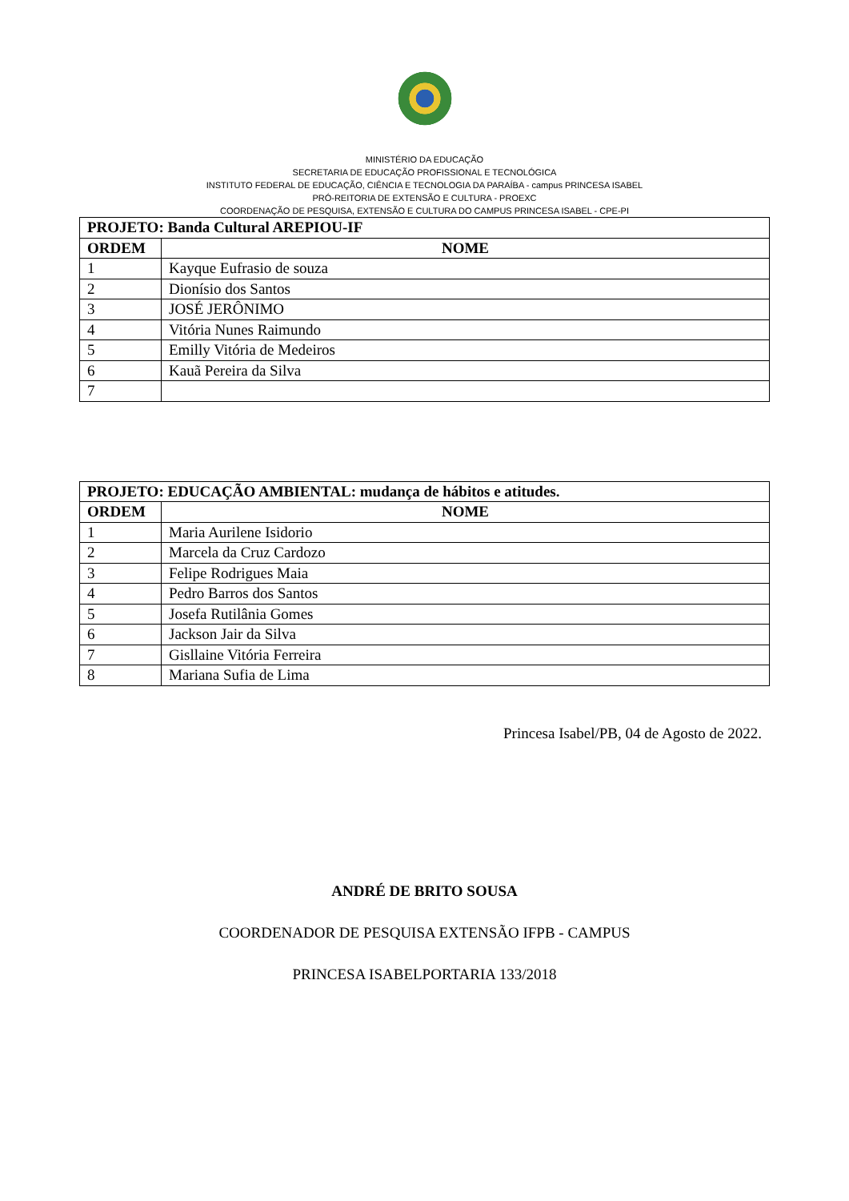MINISTÉRIO DA EDUCAÇÃO
SECRETARIA DE EDUCAÇÃO PROFISSIONAL E TECNOLÓGICA
INSTITUTO FEDERAL DE EDUCAÇÃO, CIÊNCIA E TECNOLOGIA DA PARAÍBA - campus PRINCESA ISABEL
PRÓ-REITORIA DE EXTENSÃO E CULTURA - PROEXC
COORDENAÇÃO DE PESQUISA, EXTENSÃO E CULTURA DO CAMPUS PRINCESA ISABEL - CPE-PI
| PROJETO: Banda Cultural AREPIOU-IF | |
| --- | --- |
| ORDEM | NOME |
| 1 | Kayque Eufrasio de souza |
| 2 | Dionísio dos Santos |
| 3 | JOSÉ JERÔNIMO |
| 4 | Vitória Nunes Raimundo |
| 5 | Emilly Vitória de Medeiros |
| 6 | Kauã Pereira da Silva |
| 7 | |
| PROJETO: EDUCAÇÃO AMBIENTAL: mudança de hábitos e atitudes. | |
| --- | --- |
| ORDEM | NOME |
| 1 | Maria Aurilene Isidorio |
| 2 | Marcela da Cruz Cardozo |
| 3 | Felipe Rodrigues Maia |
| 4 | Pedro Barros dos Santos |
| 5 | Josefa Rutilânia Gomes |
| 6 | Jackson Jair da Silva |
| 7 | Gisllaine Vitória Ferreira |
| 8 | Mariana Sufia de Lima |
Princesa Isabel/PB, 04 de Agosto de 2022.
ANDRÉ DE BRITO SOUSA
COORDENADOR DE PESQUISA EXTENSÃO IFPB - CAMPUS
PRINCESA ISABELPORTARIA 133/2018